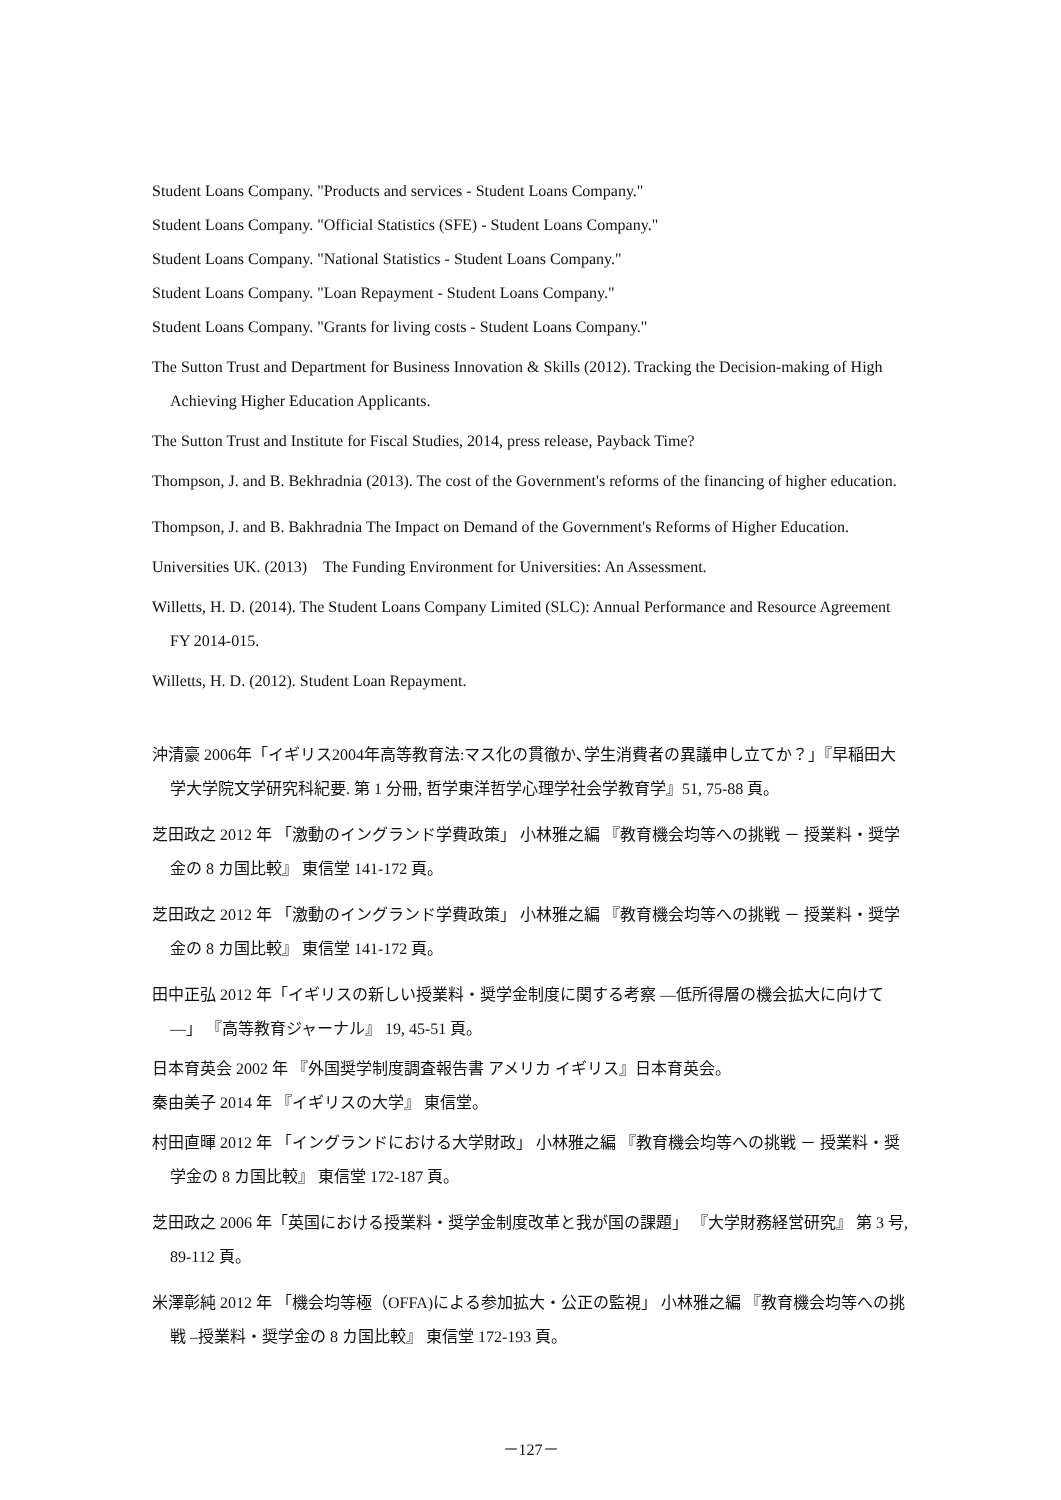Student Loans Company. "Products and services - Student Loans Company."
Student Loans Company. "Official Statistics (SFE) - Student Loans Company."
Student Loans Company. "National Statistics - Student Loans Company."
Student Loans Company. "Loan Repayment - Student Loans Company."
Student Loans Company. "Grants for living costs - Student Loans Company."
The Sutton Trust and Department for Business Innovation & Skills (2012). Tracking the Decision-making of High Achieving Higher Education Applicants.
The Sutton Trust and Institute for Fiscal Studies, 2014, press release, Payback Time?
Thompson, J. and B. Bekhradnia (2013). The cost of the Government's reforms of the financing of higher education.
Thompson, J. and B. Bakhradnia The Impact on Demand of the Government's Reforms of Higher Education.
Universities UK. (2013)　The Funding Environment for Universities: An Assessment.
Willetts, H. D. (2014). The Student Loans Company Limited (SLC): Annual Performance and Resource Agreement FY 2014-015.
Willetts, H. D. (2012). Student Loan Repayment.
沖清豪 2006年「イギリス2004年高等教育法:マス化の貫徹か､学生消費者の異議申し立てか？」『早稲田大学大学院文学研究科紀要. 第 1 分冊, 哲学東洋哲学心理学社会学教育学』51, 75-88 頁。
芝田政之 2012 年 「激動のイングランド学費政策」 小林雅之編 『教育機会均等への挑戦 － 授業料・奨学金の 8 カ国比較』 東信堂 141-172 頁。
芝田政之 2012 年 「激動のイングランド学費政策」 小林雅之編 『教育機会均等への挑戦 － 授業料・奨学金の 8 カ国比較』 東信堂 141-172 頁。
田中正弘 2012 年「イギリスの新しい授業料・奨学金制度に関する考察 ―低所得層の機会拡大に向けて―」 『高等教育ジャーナル』 19, 45-51 頁。
日本育英会 2002 年 『外国奨学制度調査報告書 アメリカ イギリス』日本育英会。
秦由美子 2014 年 『イギリスの大学』 東信堂。
村田直暉 2012 年 「イングランドにおける大学財政」 小林雅之編 『教育機会均等への挑戦 － 授業料・奨学金の 8 カ国比較』 東信堂 172-187 頁。
芝田政之 2006 年「英国における授業料・奨学金制度改革と我が国の課題」 『大学財務経営研究』 第 3 号, 89-112 頁。
米澤彰純 2012 年 「機会均等極（OFFA)による参加拡大・公正の監視」 小林雅之編 『教育機会均等への挑戦 –授業料・奨学金の 8 カ国比較』 東信堂 172-193 頁。
－127－